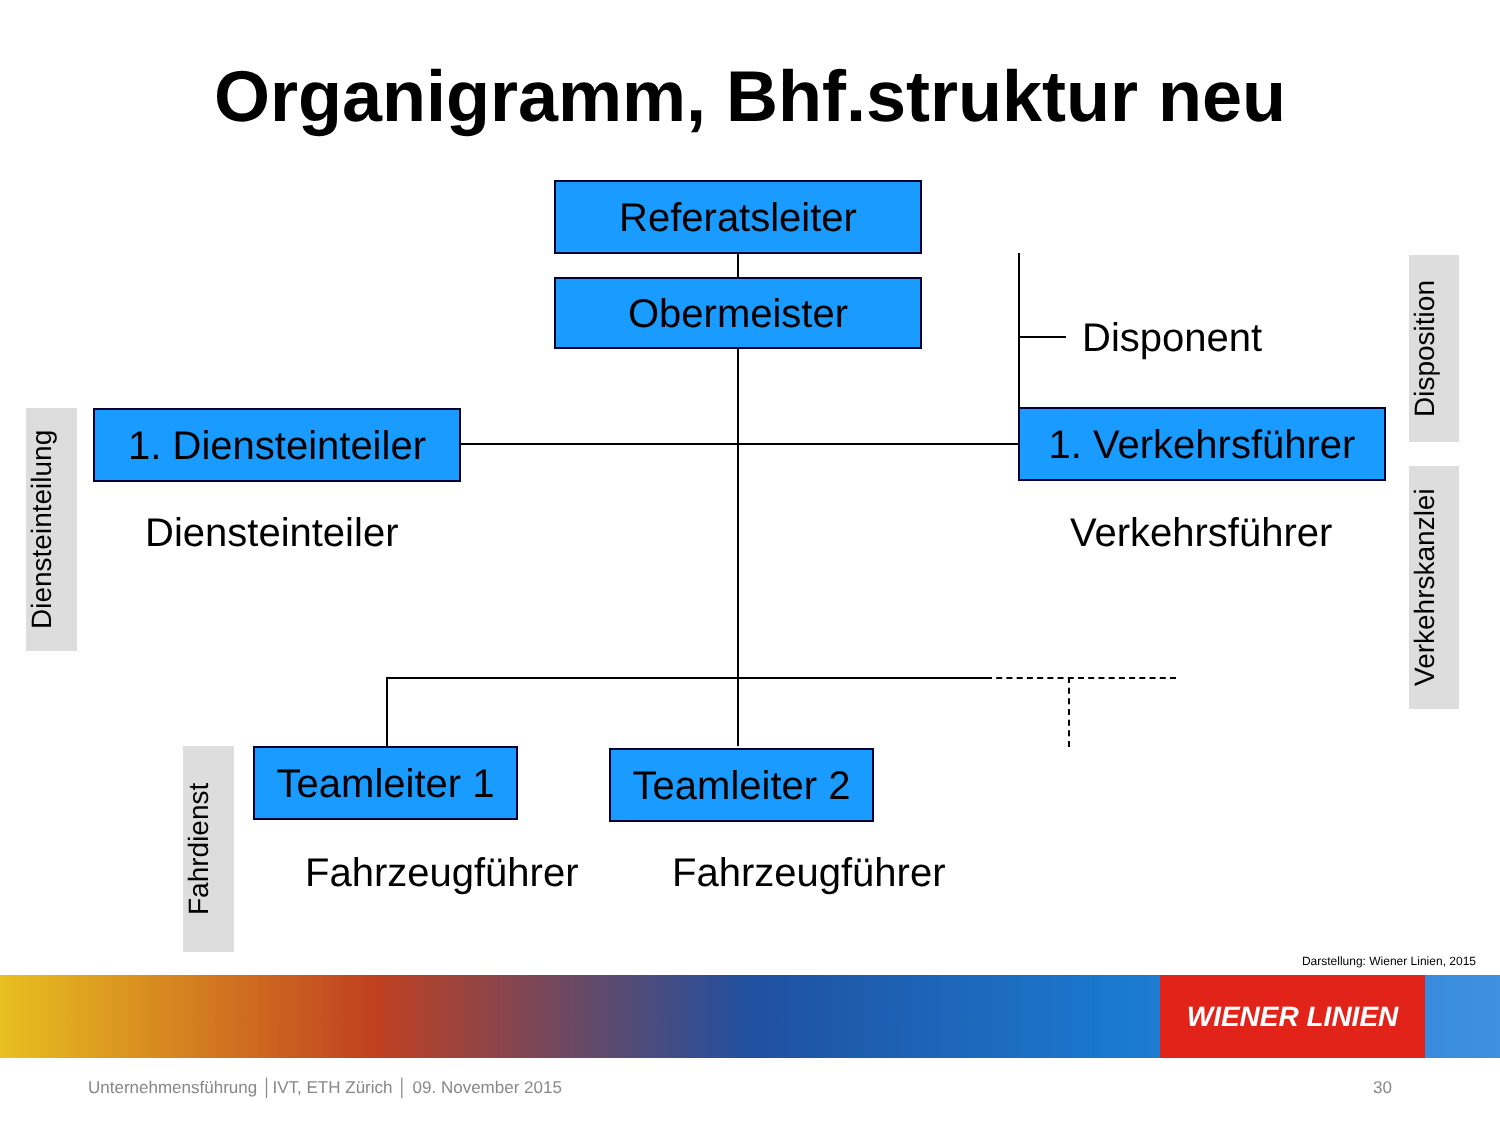Organigramm, Bhf.struktur neu
Referatsleiter
Obermeister
Disponent
Disposition
Diensteinteilung
1. Diensteinteiler
Diensteinteiler
1. Verkehrsführer
Verkehrsführer
Verkehrskanzlei
Fahrdienst
Teamleiter 1
Fahrzeugführer
Teamleiter 2
Fahrzeugführer
Darstellung: Wiener Linien, 2015
WIENER LINIEN
Unternehmensführung │IVT, ETH Zürich │ 09. November 2015
30